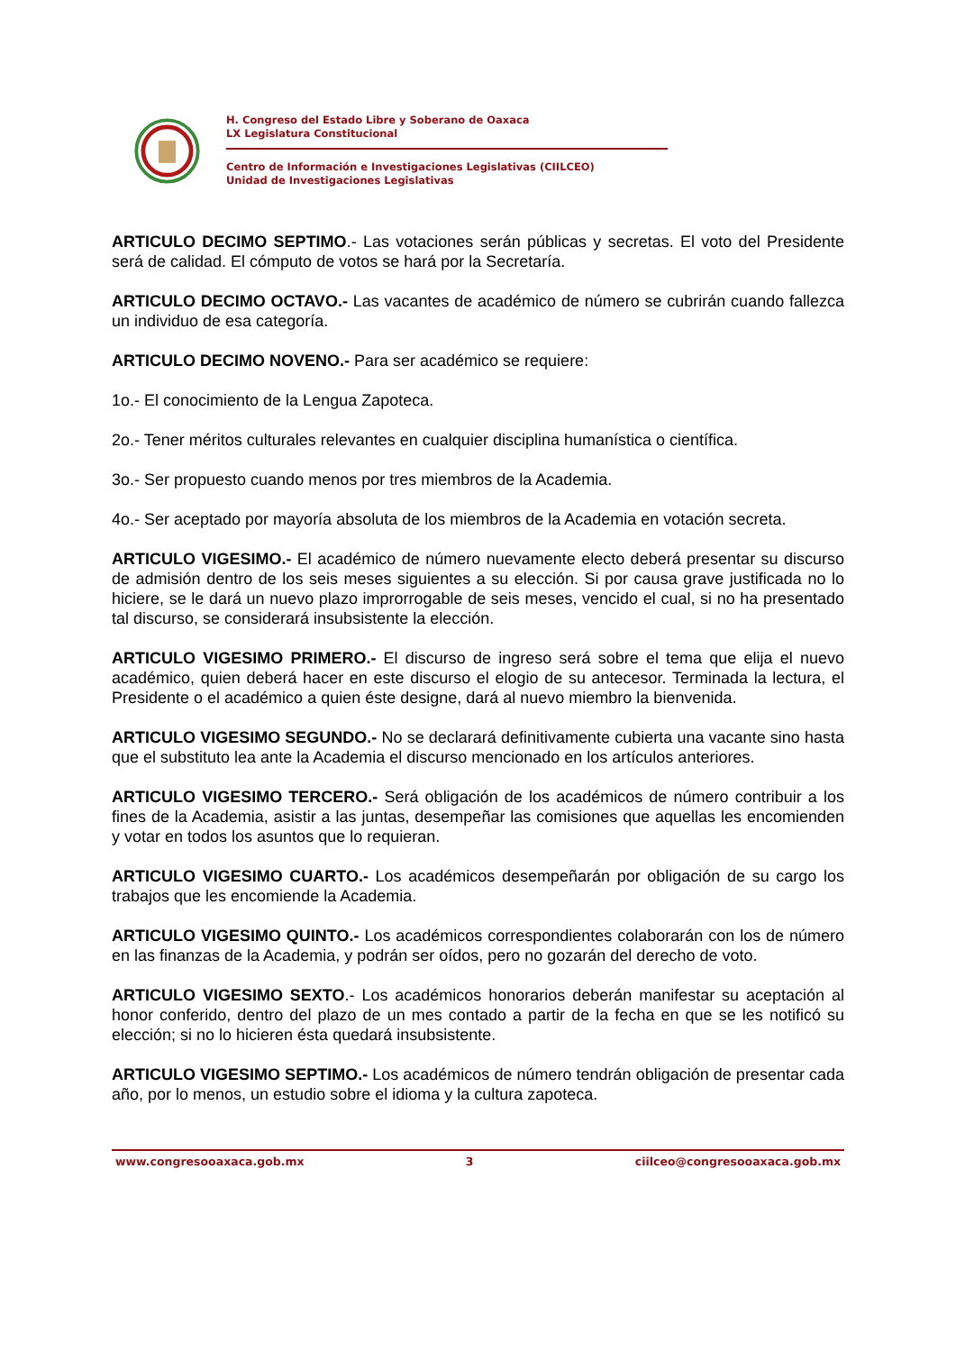H. Congreso del Estado Libre y Soberano de Oaxaca
LX Legislatura Constitucional
Centro de Información e Investigaciones Legislativas (CIILCEO)
Unidad de Investigaciones Legislativas
ARTICULO DECIMO SEPTIMO.- Las votaciones serán públicas y secretas. El voto del Presidente será de calidad. El cómputo de votos se hará por la Secretaría.
ARTICULO DECIMO OCTAVO.- Las vacantes de académico de número se cubrirán cuando fallezca un individuo de esa categoría.
ARTICULO DECIMO NOVENO.- Para ser académico se requiere:
1o.- El conocimiento de la Lengua Zapoteca.
2o.- Tener méritos culturales relevantes en cualquier disciplina humanística o científica.
3o.- Ser propuesto cuando menos por tres miembros de la Academia.
4o.- Ser aceptado por mayoría absoluta de los miembros de la Academia en votación secreta.
ARTICULO VIGESIMO.- El académico de número nuevamente electo deberá presentar su discurso de admisión dentro de los seis meses siguientes a su elección. Si por causa grave justificada no lo hiciere, se le dará un nuevo plazo improrrogable de seis meses, vencido el cual, si no ha presentado tal discurso, se considerará insubsistente la elección.
ARTICULO VIGESIMO PRIMERO.- El discurso de ingreso será sobre el tema que elija el nuevo académico, quien deberá hacer en este discurso el elogio de su antecesor. Terminada la lectura, el Presidente o el académico a quien éste designe, dará al nuevo miembro la bienvenida.
ARTICULO VIGESIMO SEGUNDO.- No se declarará definitivamente cubierta una vacante sino hasta que el substituto lea ante la Academia el discurso mencionado en los artículos anteriores.
ARTICULO VIGESIMO TERCERO.- Será obligación de los académicos de número contribuir a los fines de la Academia, asistir a las juntas, desempeñar las comisiones que aquellas les encomienden y votar en todos los asuntos que lo requieran.
ARTICULO VIGESIMO CUARTO.- Los académicos desempeñarán por obligación de su cargo los trabajos que les encomiende la Academia.
ARTICULO VIGESIMO QUINTO.- Los académicos correspondientes colaborarán con los de número en las finanzas de la Academia, y podrán ser oídos, pero no gozarán del derecho de voto.
ARTICULO VIGESIMO SEXTO.- Los académicos honorarios deberán manifestar su aceptación al honor conferido, dentro del plazo de un mes contado a partir de la fecha en que se les notificó su elección; si no lo hicieren ésta quedará insubsistente.
ARTICULO VIGESIMO SEPTIMO.- Los académicos de número tendrán obligación de presentar cada año, por lo menos, un estudio sobre el idioma y la cultura zapoteca.
www.congresooaxaca.gob.mx 3 ciilceo@congresooaxaca.gob.mx